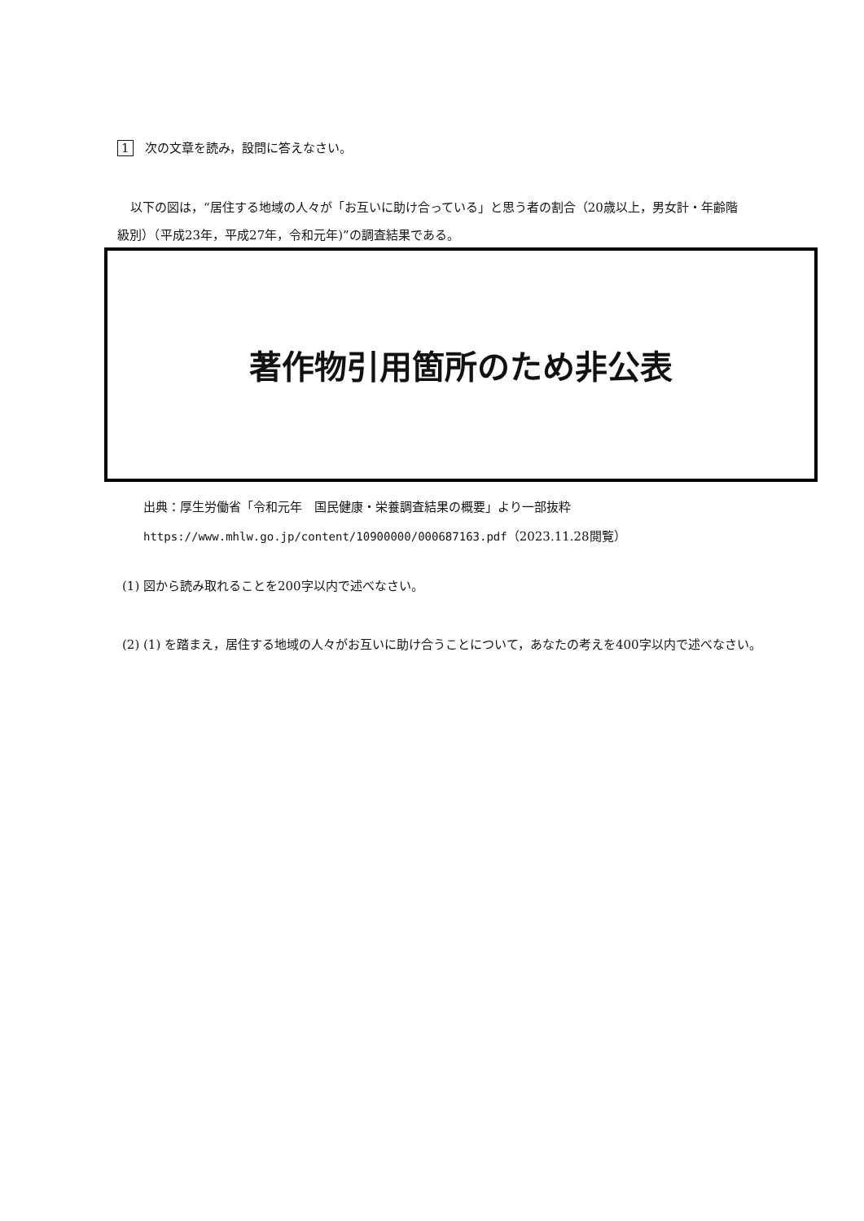1 次の文章を読み，設問に答えなさい。
以下の図は，“居住する地域の人々が「お互いに助け合っている」と思う者の割合（20歳以上，男女計・年齢階級別）（平成23年，平成27年，令和元年)”の調査結果である。
著作物引用箇所のため非公表
出典：厚生労働省「令和元年　国民健康・栄養調査結果の概要」より一部抜粋
https://www.mhlw.go.jp/content/10900000/000687163.pdf（2023.11.28閲覧）
(1) 図から読み取れることを200字以内で述べなさい。
(2) (1) を踏まえ，居住する地域の人々がお互いに助け合うことについて，あなたの考えを400字以内で述べなさい。